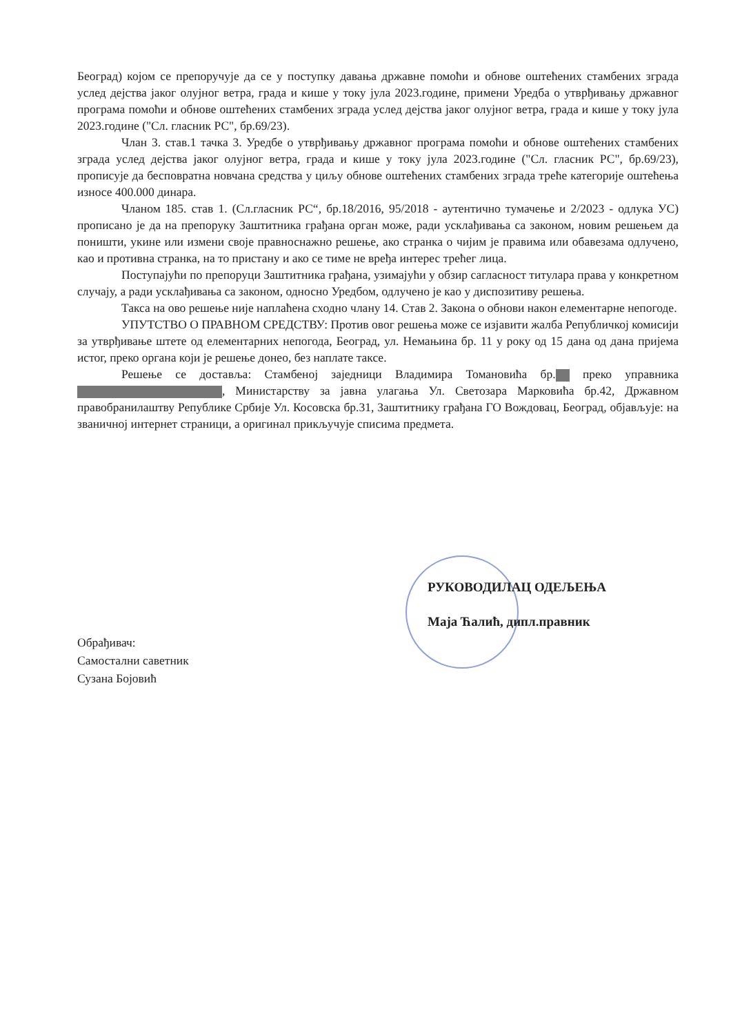Београд) којом се препоручује да се у поступку давања државне помоћи и обнове оштећених стамбених зграда услед дејства јаког олујног ветра, града и кише у току јула 2023.године, примени Уредба о утврђивању државног програма помоћи и обнове оштећених стамбених зграда услед дејства јаког олујног ветра, града и кише у току јула 2023.године ("Сл. гласник РС", бр.69/23).
Члан 3. став.1 тачка 3. Уредбе о утврђивању државног програма помоћи и обнове оштећених стамбених зграда услед дејства јаког олујног ветра, града и кише у току јула 2023.године ("Сл. гласник РС", бр.69/23), прописује да бесповратна новчана средства у циљу обнове оштећених стамбених зграда треће категорије оштећења износе 400.000 динара.
Чланом 185. став 1. (Сл.гласник РС“, бр.18/2016, 95/2018 - аутентично тумачење и 2/2023 - одлука УС) прописано је да на препоруку Заштитника грађана орган може, ради усклађивања са законом, новим решењем да поништи, укине или измени своје правноснажно решење, ако странка о чијим је правима или обавезама одлучено, као и противна странка, на то пристану и ако се тиме не вређа интерес трећег лица.
Поступајући по препоруци Заштитника грађана, узимајући у обзир сагласност титулара права у конкретном случају, а ради усклађивања са законом, односно Уредбом, одлучено је као у диспозитиву решења.
Такса на ово решење није наплаћена сходно члану 14. Став 2. Закона о обнови након елементарне непогоде.
УПУТСТВО О ПРАВНОМ СРЕДСТВУ: Против овог решења може се изјавити жалба Републичкој комисији за утврђивање штете од елементарних непогода, Београд, ул. Немањина бр. 11 у року од 15 дана од дана пријема истог, преко органа који је решење донео, без наплате таксе.
Решење се доставља: Стамбеној заједници Владимира Томановића бр. преко управника , Министарству за јавна улагања Ул. Светозара Марковића бр.42, Државном правобранилаштву Републике Србије Ул. Косовска бр.31, Заштитнику грађана ГО Вождовац, Београд, објављује: на званичној интернет страници, а оригинал прикључује списима предмета.
РУКОВОДИЛАЦ ОДЕЉЕЊА
Маја Ћалић, дипл.правник
Обрађивач:
Самостални саветник
Сузана Бојовић